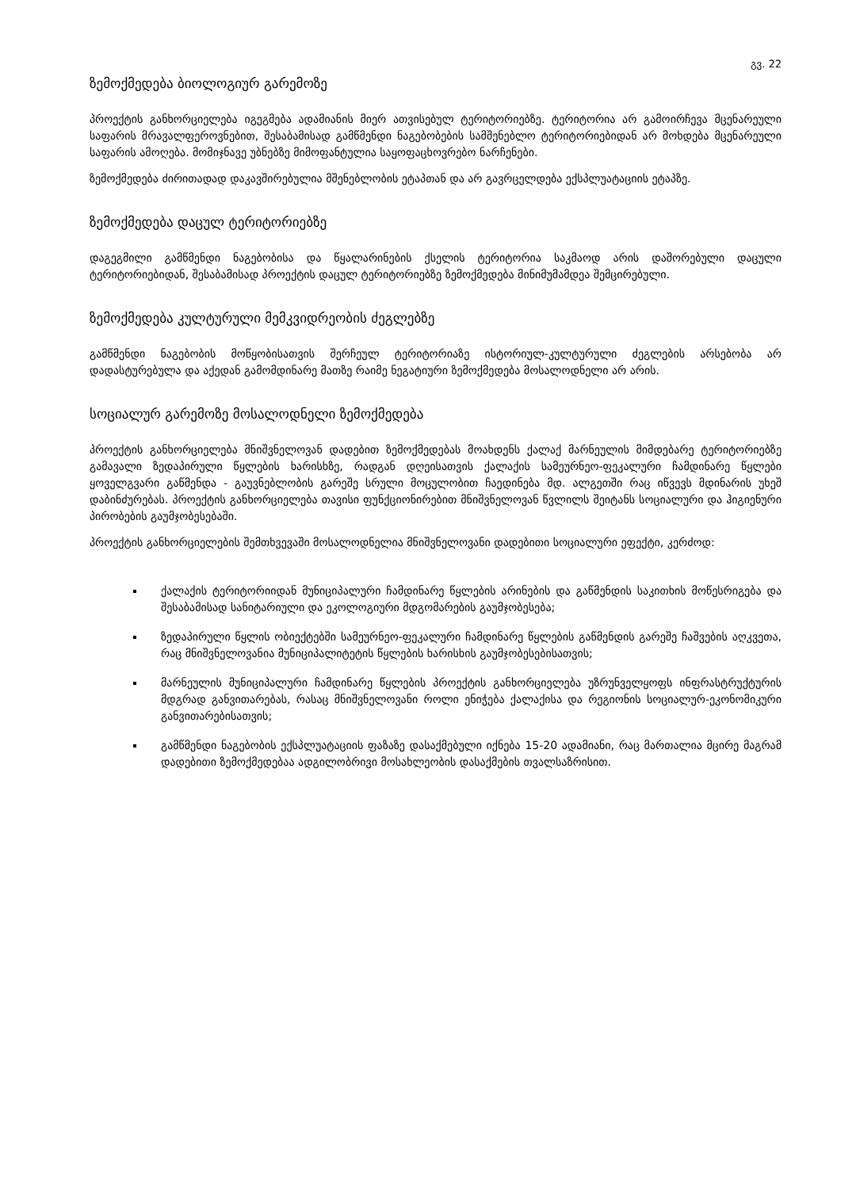გვ. 22
ზემოქმედება ბიოლოგიურ გარემოზე
პროექტის განხორციელება იგეგმება ადამიანის მიერ ათვისებულ ტერიტორიებზე. ტერიტორია არ გამოირჩევა მცენარეული საფარის მრავალფეროვნებით, შესაბამისად გამწმენდი ნაგებობების სამშენებლო ტერიტორიებიდან არ მოხდება მცენარეული საფარის ამოღება. მომიჯნავე უბნებზე მიმოფანტულია საყოფაცხოვრებო ნარჩენები.
ზემოქმედება ძირითადად დაკავშირებულია მშენებლობის ეტაპთან და არ გავრცელდება ექსპლუატაციის ეტაპზე.
ზემოქმედება დაცულ ტერიტორიებზე
დაგეგმილი გამწმენდი ნაგებობისა და წყალარინების ქსელის ტერიტორია საკმაოდ არის დაშორებული დაცული ტერიტორიებიდან, შესაბამისად პროექტის დაცულ ტერიტორიებზე ზემოქმედება მინიმუმამდეა შემცირებული.
ზემოქმედება კულტურული მემკვიდრეობის ძეგლებზე
გამწმენდი ნაგებობის მოწყობისათვის შერჩეულ ტერიტორიაზე ისტორიულ-კულტურული ძეგლების არსებობა არ დადასტურებულა და აქედან გამომდინარე მათზე რაიმე ნეგატიური ზემოქმედება მოსალოდნელი არ არის.
სოციალურ გარემოზე მოსალოდნელი ზემოქმედება
პროექტის განხორციელება მნიშვნელოვან დადებით ზემოქმედებას მოახდენს ქალაქ მარნეულის მიმდებარე ტერიტორიებზე გამავალი ზედაპირული წყლების ხარისხზე, რადგან დღეისათვის ქალაქის სამეურნეო-ფეკალური ჩამდინარე წყლები ყოველგვარი გაწმენდა - გაუვნებლობის გარეშე სრული მოცულობით ჩაედინება მდ. ალგეთში რაც იწვევს მდინარის უხეშ დაბინძურებას. პროექტის განხორციელება თავისი ფუნქციონირებით მნიშვნელოვან წვლილს შეიტანს სოციალური და ჰიგიენური პირობების გაუმჯობესებაში.
პროექტის განხორციელების შემთხვევაში მოსალოდნელია მნიშვნელოვანი დადებითი სოციალური ეფექტი, კერძოდ:
ქალაქის ტერიტორიიდან მუნიციპალური ჩამდინარე წყლების არინების და გაწმენდის საკითხის მოწესრიგება და შესაბამისად სანიტარიული და ეკოლოგიური მდგომარების გაუმჯობესება;
ზედაპირული წყლის ობიექტებში სამეურნეო-ფეკალური ჩამდინარე წყლების გაწმენდის გარეშე ჩაშვების აღკვეთა, რაც მნიშვნელოვანია მუნიციპალიტეტის წყლების ხარისხის გაუმჯობესებისათვის;
მარნეულის მუნიციპალური ჩამდინარე წყლების პროექტის განხორციელება უზრუნველყოფს ინფრასტრუქტურის მდგრად განვითარებას, რასაც მნიშვნელოვანი როლი ენიჭება ქალაქისა და რეგიონის სოციალურ-ეკონომიკური განვითარებისათვის;
გამწმენდი ნაგებობის ექსპლუატაციის ფაზაზე დასაქმებული იქნება 15-20 ადამიანი, რაც მართალია მცირე მაგრამ დადებითი ზემოქმედებაა ადგილობრივი მოსახლეობის დასაქმების თვალსაზრისით.